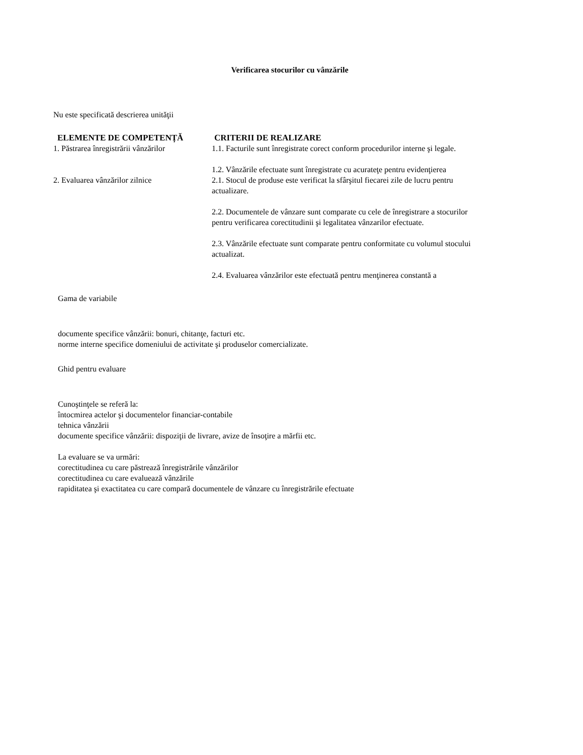Verificarea stocurilor cu vânzările
Nu este specificată descrierea unităţii
| ELEMENTE DE COMPETENȚĂ | CRITERII DE REALIZARE |
| --- | --- |
| 1. Păstrarea înregistrării vânzărilor | 1.1. Facturile sunt înregistrate corect conform procedurilor interne şi legale. 1.2. Vânzările efectuate sunt înregistrate cu acurateţe pentru evidenţierea |
| 2. Evaluarea vânzărilor zilnice | 2.1. Stocul de produse este verificat la sfârşitul fiecarei zile de lucru pentru actualizare. 2.2. Documentele de vânzare sunt comparate cu cele de înregistrare a stocurilor pentru verificarea corectitudinii şi legalitatea vânzarilor efectuate. 2.3. Vânzările efectuate sunt comparate pentru conformitate cu volumul stocului actualizat. 2.4. Evaluarea vânzărilor este efectuată pentru menţinerea constantă a |
Gama de variabile
documente specifice vânzării: bonuri, chitanţe, facturi etc.
norme interne specifice domeniului de activitate şi produselor comercializate.
Ghid pentru evaluare
Cunoştinţele se referă la:
întocmirea actelor şi documentelor financiar-contabile
tehnica vânzării
documente specifice vânzării: dispoziţii de livrare, avize de însoţire a mărfii etc.
La evaluare se va urmări:
corectitudinea cu care păstrează înregistrările vânzărilor
corectitudinea cu care evaluează vânzările
rapiditatea şi exactitatea cu care compară documentele de vânzare cu înregistrările efectuate